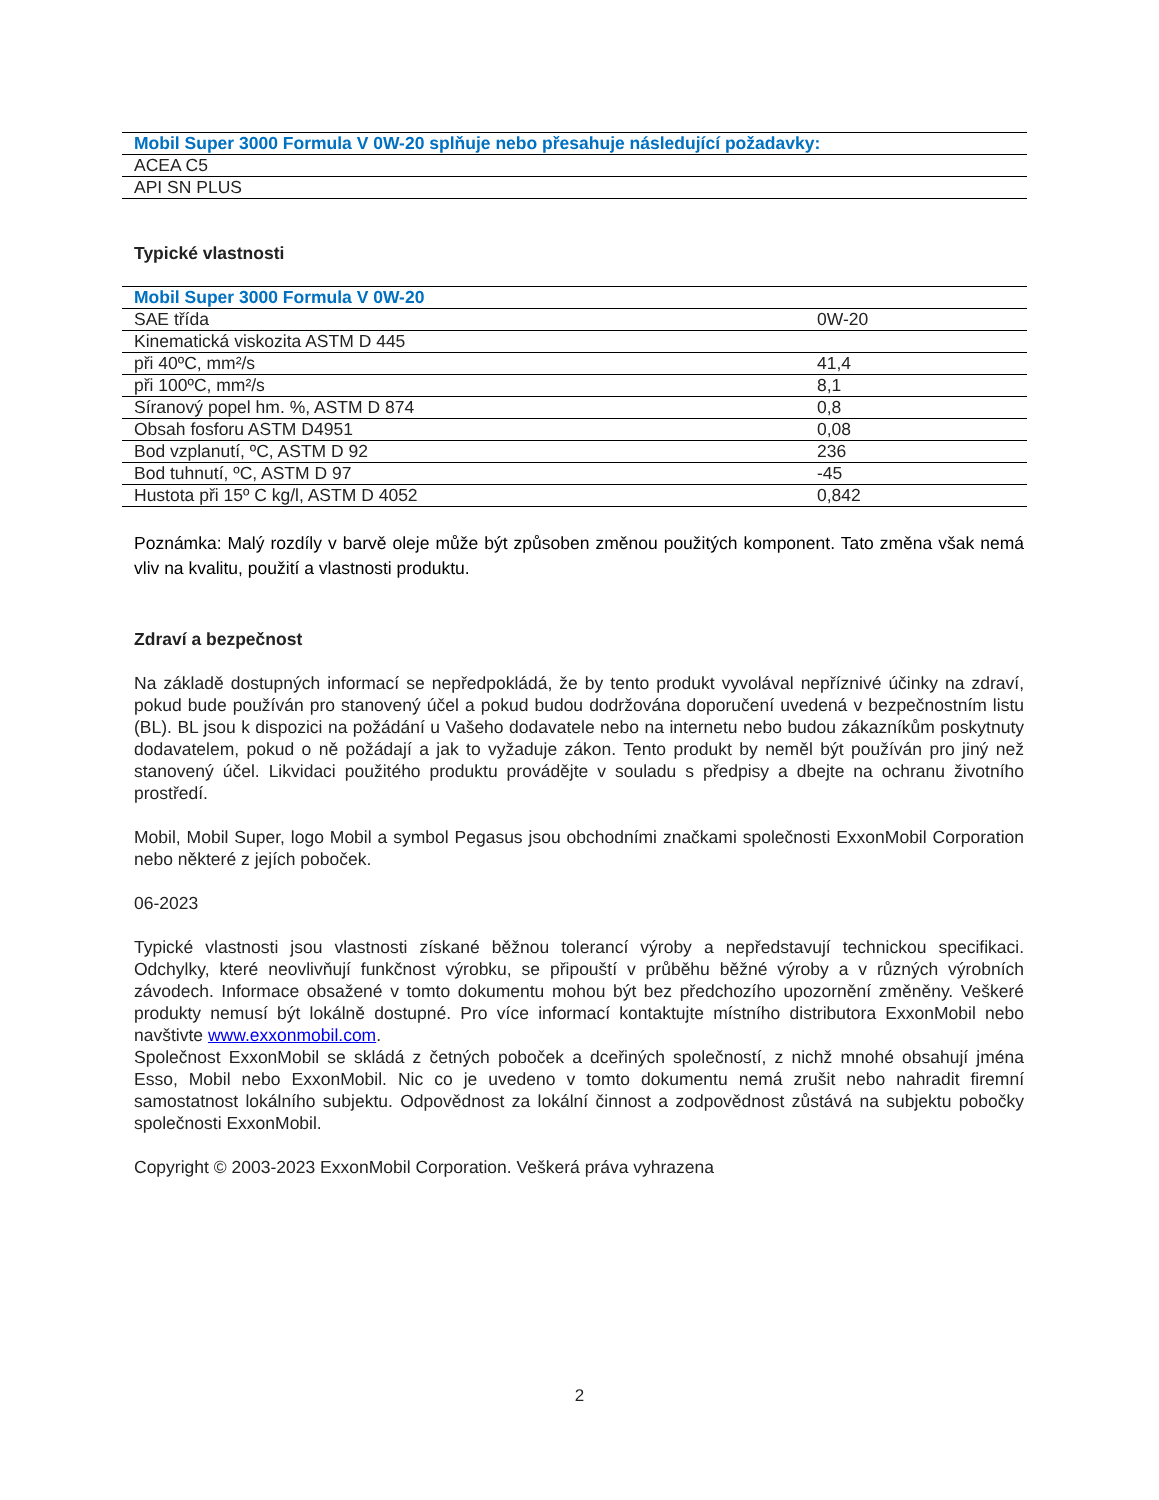| Mobil Super 3000 Formula V 0W-20 splňuje nebo přesahuje následující požadavky: |
| --- |
| ACEA C5 |
| API SN PLUS |
Typické vlastnosti
| Mobil Super 3000 Formula V 0W-20 | |
| --- | --- |
| SAE třída | 0W-20 |
| Kinematická viskozita ASTM D 445 | |
| při 40ºC, mm²/s | 41,4 |
| při 100ºC, mm²/s | 8,1 |
| Síranový popel hm. %, ASTM D 874 | 0,8 |
| Obsah fosforu ASTM D4951 | 0,08 |
| Bod vzplanutí, ºC, ASTM D 92 | 236 |
| Bod tuhnutí, ºC, ASTM D 97 | -45 |
| Hustota při 15º C kg/l, ASTM D 4052 | 0,842 |
Poznámka: Malý rozdíly v barvě oleje může být způsoben změnou použitých komponent. Tato změna však nemá vliv na kvalitu, použití a vlastnosti produktu.
Zdraví a bezpečnost
Na základě dostupných informací se nepředpokládá, že by tento produkt vyvolával nepříznivé účinky na zdraví, pokud bude používán pro stanovený účel a pokud budou dodržována doporučení uvedená v bezpečnostním listu (BL). BL jsou k dispozici na požádání u Vašeho dodavatele nebo na internetu nebo budou zákazníkům poskytnuty dodavatelem, pokud o ně požádají a jak to vyžaduje zákon. Tento produkt by neměl být používán pro jiný než stanovený účel. Likvidaci použitého produktu provádějte v souladu s předpisy a dbejte na ochranu životního prostředí.
Mobil, Mobil Super, logo Mobil a symbol Pegasus jsou obchodními značkami společnosti ExxonMobil Corporation nebo některé z jejích poboček.
06-2023
Typické vlastnosti jsou vlastnosti získané běžnou tolerancí výroby a nepředstavují technickou specifikaci. Odchylky, které neovlivňují funkčnost výrobku, se připouští v průběhu běžné výroby a v různých výrobních závodech. Informace obsažené v tomto dokumentu mohou být bez předchozího upozornění změněny. Veškeré produkty nemusí být lokálně dostupné. Pro více informací kontaktujte místního distributora ExxonMobil nebo navštivte www.exxonmobil.com.
Společnost ExxonMobil se skládá z četných poboček a dceřiných společností, z nichž mnohé obsahují jména Esso, Mobil nebo ExxonMobil. Nic co je uvedeno v tomto dokumentu nemá zrušit nebo nahradit firemní samostatnost lokálního subjektu. Odpovědnost za lokální činnost a zodpovědnost zůstává na subjektu pobočky společnosti ExxonMobil.
Copyright © 2003-2023 ExxonMobil Corporation. Veškerá práva vyhrazena
2